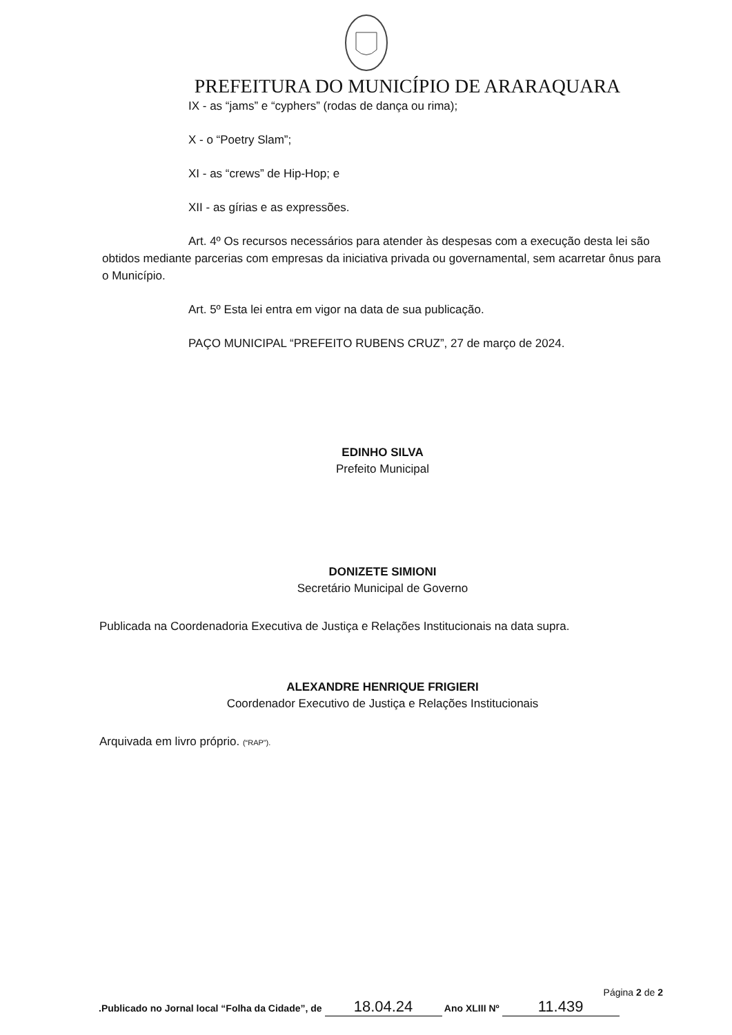PREFEITURA DO MUNICÍPIO DE ARARAQUARA
IX - as “jams” e “cyphers” (rodas de dança ou rima);
X - o “Poetry Slam”;
XI - as “crews” de Hip-Hop; e
XII - as gírias e as expressões.
Art. 4º Os recursos necessários para atender às despesas com a execução desta lei são obtidos mediante parcerias com empresas da iniciativa privada ou governamental, sem acarretar ônus para o Município.
Art. 5º Esta lei entra em vigor na data de sua publicação.
PAÇO MUNICIPAL “PREFEITO RUBENS CRUZ”, 27 de março de 2024.
EDINHO SILVA
Prefeito Municipal
DONIZETE SIMIONI
Secretário Municipal de Governo
Publicada na Coordenadoria Executiva de Justiça e Relações Institucionais na data supra.
ALEXANDRE HENRIQUE FRIGIERI
Coordenador Executivo de Justiça e Relações Institucionais
Arquivada em livro próprio. (“RAP”).
Página 2 de 2
.Publicado no Jornal local “Folha da Cidade”, de 18.04.24 Ano XLIII Nº 11.439